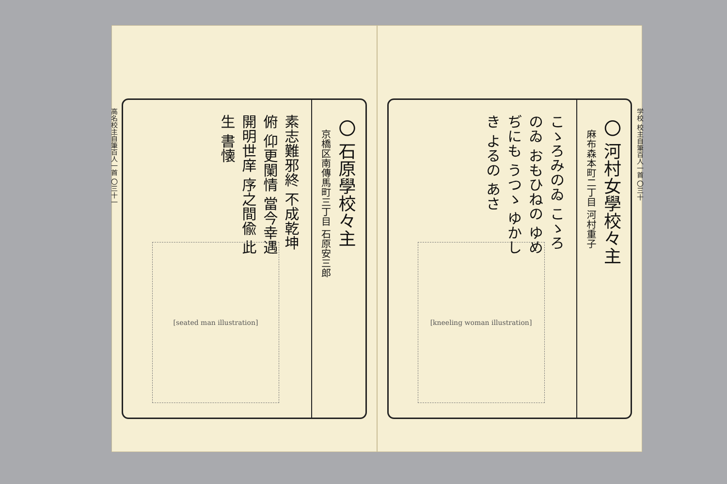高名校主自筆百人一首 〇三十一
〇 石原學校々主
京橋区南傳馬町三丁目 石原安三郎
素志難邪終 不成乾坤俯 仰更闌情 當今幸遇 開明世庠 序之間偸 此生 書懐
[seated man illustration]
学校 校主自筆百人一首 〇三十
〇 河村女學校々主
麻布森本町二丁目 河村重子
こゝろみのゐ こゝろのゐ おもひねの ゆめぢにも うつゝ ゆかしき よるの あさ
[kneeling woman illustration]